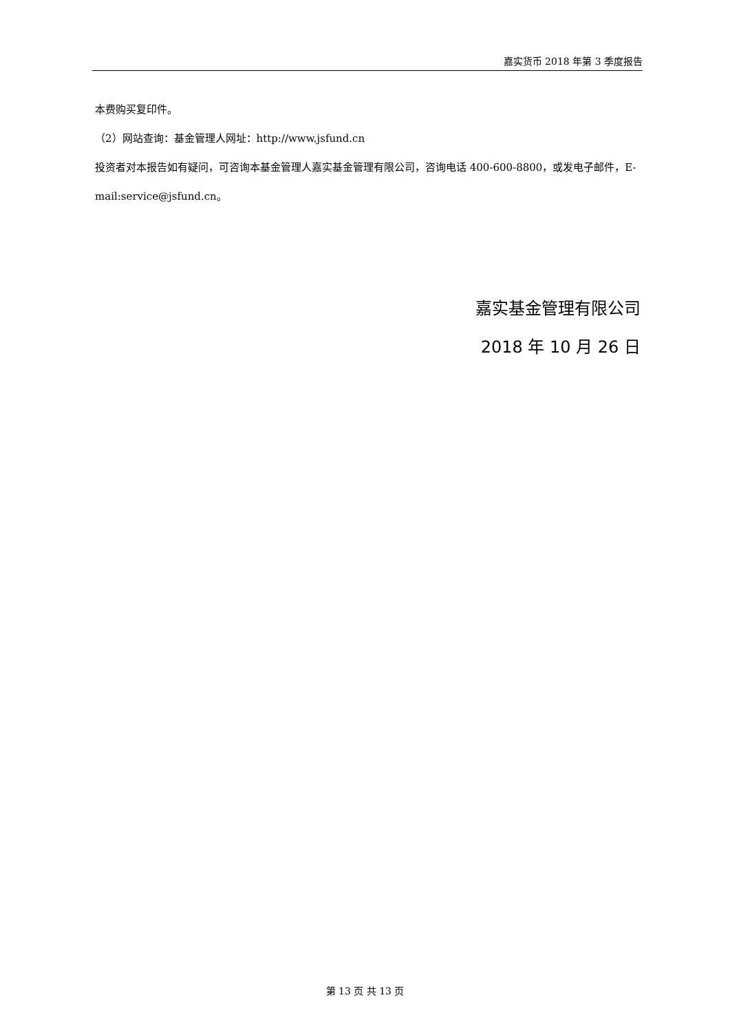嘉实货币 2018 年第 3 季度报告
本费购买复印件。
（2）网站查询：基金管理人网址：http://www.jsfund.cn
投资者对本报告如有疑问，可咨询本基金管理人嘉实基金管理有限公司，咨询电话 400-600-8800，或发电子邮件，E-mail:service@jsfund.cn。
嘉实基金管理有限公司
2018 年 10 月 26 日
第 13 页 共 13 页